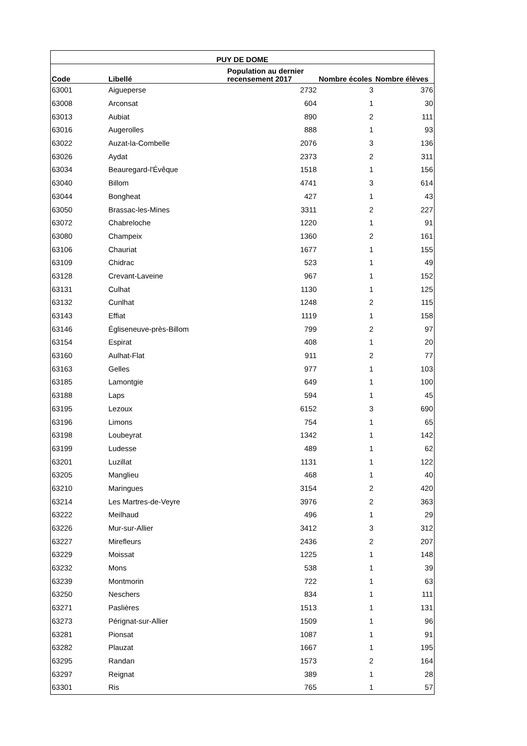| PUY DE DOME | | | | |
| --- | --- | --- | --- | --- |
| Code | Libellé | Population au dernier recensement 2017 | Nombre écoles | Nombre élèves |
| 63001 | Aigueperse | 2732 | 3 | 376 |
| 63008 | Arconsat | 604 | 1 | 30 |
| 63013 | Aubiat | 890 | 2 | 111 |
| 63016 | Augerolles | 888 | 1 | 93 |
| 63022 | Auzat-la-Combelle | 2076 | 3 | 136 |
| 63026 | Aydat | 2373 | 2 | 311 |
| 63034 | Beauregard-l'Évêque | 1518 | 1 | 156 |
| 63040 | Billom | 4741 | 3 | 614 |
| 63044 | Bongheat | 427 | 1 | 43 |
| 63050 | Brassac-les-Mines | 3311 | 2 | 227 |
| 63072 | Chabreloche | 1220 | 1 | 91 |
| 63080 | Champeix | 1360 | 2 | 161 |
| 63106 | Chauriat | 1677 | 1 | 155 |
| 63109 | Chidrac | 523 | 1 | 49 |
| 63128 | Crevant-Laveine | 967 | 1 | 152 |
| 63131 | Culhat | 1130 | 1 | 125 |
| 63132 | Cunlhat | 1248 | 2 | 115 |
| 63143 | Effiat | 1119 | 1 | 158 |
| 63146 | Égliseneuve-près-Billom | 799 | 2 | 97 |
| 63154 | Espirat | 408 | 1 | 20 |
| 63160 | Aulhat-Flat | 911 | 2 | 77 |
| 63163 | Gelles | 977 | 1 | 103 |
| 63185 | Lamontgie | 649 | 1 | 100 |
| 63188 | Laps | 594 | 1 | 45 |
| 63195 | Lezoux | 6152 | 3 | 690 |
| 63196 | Limons | 754 | 1 | 65 |
| 63198 | Loubeyrat | 1342 | 1 | 142 |
| 63199 | Ludesse | 489 | 1 | 62 |
| 63201 | Luzillat | 1131 | 1 | 122 |
| 63205 | Manglieu | 468 | 1 | 40 |
| 63210 | Maringues | 3154 | 2 | 420 |
| 63214 | Les Martres-de-Veyre | 3976 | 2 | 363 |
| 63222 | Meilhaud | 496 | 1 | 29 |
| 63226 | Mur-sur-Allier | 3412 | 3 | 312 |
| 63227 | Mirefleurs | 2436 | 2 | 207 |
| 63229 | Moissat | 1225 | 1 | 148 |
| 63232 | Mons | 538 | 1 | 39 |
| 63239 | Montmorin | 722 | 1 | 63 |
| 63250 | Neschers | 834 | 1 | 111 |
| 63271 | Paslières | 1513 | 1 | 131 |
| 63273 | Pérignat-sur-Allier | 1509 | 1 | 96 |
| 63281 | Pionsat | 1087 | 1 | 91 |
| 63282 | Plauzat | 1667 | 1 | 195 |
| 63295 | Randan | 1573 | 2 | 164 |
| 63297 | Reignat | 389 | 1 | 28 |
| 63301 | Ris | 765 | 1 | 57 |